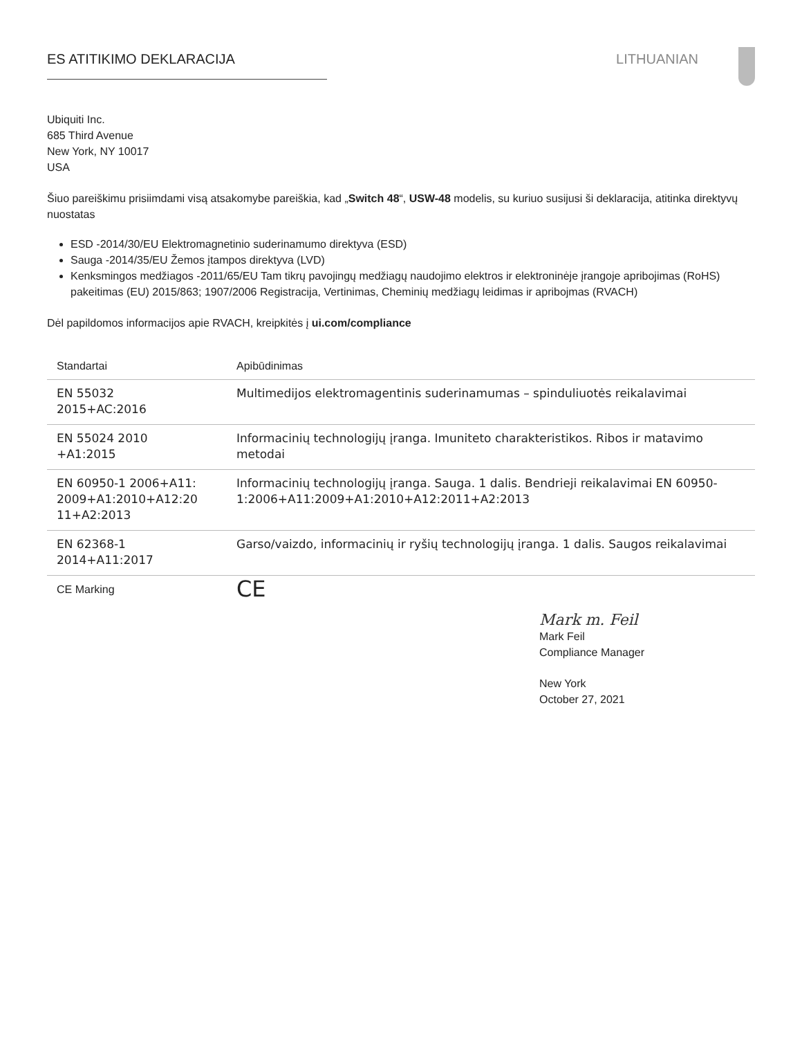ES ATITIKIMO DEKLARACIJA LITHUANIAN
Ubiquiti Inc.
685 Third Avenue
New York, NY 10017
USA
Šiuo pareiškimu prisiimdami visą atsakomybe pareiškia, kad „Switch 48“, USW-48 modelis, su kuriuo susijusi ši deklaracija, atitinka direktyvų nuostatas
ESD -2014/30/EU Elektromagnetinio suderinamumo direktyva (ESD)
Sauga -2014/35/EU Žemos įtampos direktyva (LVD)
Kenksmingos medžiagos -2011/65/EU Tam tikrų pavojingų medžiagų naudojimo elektros ir elektroninėje įrangoje apribojimas (RoHS) pakeitimas (EU) 2015/863; 1907/2006 Registracija, Vertinimas, Cheminių medžiagų leidimas ir apribojmas (RVACH)
Dėl papildomos informacijos apie RVACH, kreipkitės į ui.com/compliance
| Standartai | Apibūdinimas |
| --- | --- |
| EN 55032 2015+AC:2016 | Multimedijos elektromagentinis suderinamumas – spinduliuotės reikalavimai |
| EN 55024 2010 +A1:2015 | Informacinių technologijų įranga. Imuniteto charakteristikos. Ribos ir matavimo metodai |
| EN 60950-1 2006+A11: 2009+A1:2010+A12:20 11+A2:2013 | Informacinių technologijų įranga. Sauga. 1 dalis. Bendrieji reikalavimai EN 60950-1:2006+A11:2009+A1:2010+A12:2011+A2:2013 |
| EN 62368-1 2014+A11:2017 | Garso/vaizdo, informacinių ir ryšių technologijų įranga. 1 dalis. Saugos reikalavimai |
| CE Marking | CE |
Mark m. Feil
Mark Feil
Compliance Manager
New York
October 27, 2021